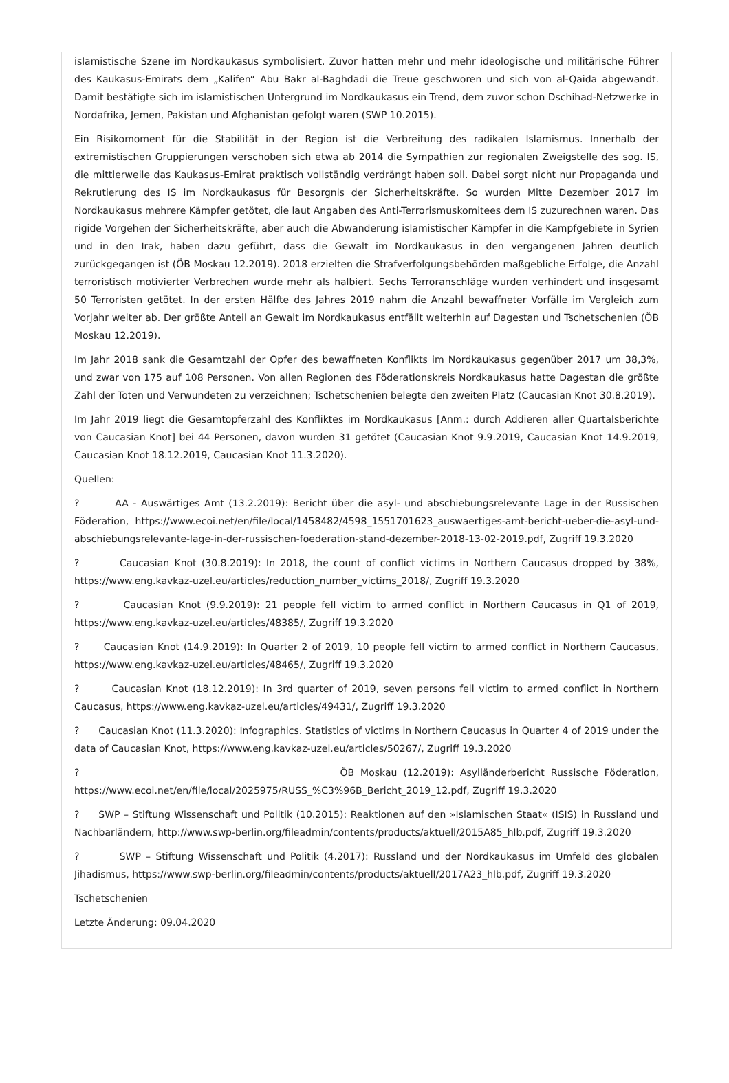islamistische Szene im Nordkaukasus symbolisiert. Zuvor hatten mehr und mehr ideologische und militärische Führer des Kaukasus-Emirats dem „Kalifen“ Abu Bakr al-Baghdadi die Treue geschworen und sich von al-Qaida abgewandt. Damit bestätigte sich im islamistischen Untergrund im Nordkaukasus ein Trend, dem zuvor schon Dschihad-Netzwerke in Nordafrika, Jemen, Pakistan und Afghanistan gefolgt waren (SWP 10.2015).
Ein Risikomoment für die Stabilität in der Region ist die Verbreitung des radikalen Islamismus. Innerhalb der extremistischen Gruppierungen verschoben sich etwa ab 2014 die Sympathien zur regionalen Zweigstelle des sog. IS, die mittlerweile das Kaukasus-Emirat praktisch vollständig verdrängt haben soll. Dabei sorgt nicht nur Propaganda und Rekrutierung des IS im Nordkaukasus für Besorgnis der Sicherheitskräfte. So wurden Mitte Dezember 2017 im Nordkaukasus mehrere Kämpfer getötet, die laut Angaben des Anti-Terrorismuskomitees dem IS zuzurechnen waren. Das rigide Vorgehen der Sicherheitskräfte, aber auch die Abwanderung islamistischer Kämpfer in die Kampfgebiete in Syrien und in den Irak, haben dazu geführt, dass die Gewalt im Nordkaukasus in den vergangenen Jahren deutlich zurückgegangen ist (ÖB Moskau 12.2019). 2018 erzielten die Strafverfolgungsbehörden maßgebliche Erfolge, die Anzahl terroristisch motivierter Verbrechen wurde mehr als halbiert. Sechs Terroranschläge wurden verhindert und insgesamt 50 Terroristen getötet. In der ersten Hälfte des Jahres 2019 nahm die Anzahl bewaffneter Vorfälle im Vergleich zum Vorjahr weiter ab. Der größte Anteil an Gewalt im Nordkaukasus entfällt weiterhin auf Dagestan und Tschetschenien (ÖB Moskau 12.2019).
Im Jahr 2018 sank die Gesamtzahl der Opfer des bewaffneten Konflikts im Nordkaukasus gegenüber 2017 um 38,3%, und zwar von 175 auf 108 Personen. Von allen Regionen des Föderationskreis Nordkaukasus hatte Dagestan die größte Zahl der Toten und Verwundeten zu verzeichnen; Tschetschenien belegte den zweiten Platz (Caucasian Knot 30.8.2019).
Im Jahr 2019 liegt die Gesamtopferzahl des Konfliktes im Nordkaukasus [Anm.: durch Addieren aller Quartalsberichte von Caucasian Knot] bei 44 Personen, davon wurden 31 getötet (Caucasian Knot 9.9.2019, Caucasian Knot 14.9.2019, Caucasian Knot 18.12.2019, Caucasian Knot 11.3.2020).
Quellen:
? AA - Auswärtiges Amt (13.2.2019): Bericht über die asyl- und abschiebungsrelevante Lage in der Russischen Föderation, https://www.ecoi.net/en/file/local/1458482/4598_1551701623_auswaertiges-amt-bericht-ueber-die-asyl-und-abschiebungsrelevante-lage-in-der-russischen-foederation-stand-dezember-2018-13-02-2019.pdf, Zugriff 19.3.2020
? Caucasian Knot (30.8.2019): In 2018, the count of conflict victims in Northern Caucasus dropped by 38%, https://www.eng.kavkaz-uzel.eu/articles/reduction_number_victims_2018/, Zugriff 19.3.2020
? Caucasian Knot (9.9.2019): 21 people fell victim to armed conflict in Northern Caucasus in Q1 of 2019, https://www.eng.kavkaz-uzel.eu/articles/48385/, Zugriff 19.3.2020
? Caucasian Knot (14.9.2019): In Quarter 2 of 2019, 10 people fell victim to armed conflict in Northern Caucasus, https://www.eng.kavkaz-uzel.eu/articles/48465/, Zugriff 19.3.2020
? Caucasian Knot (18.12.2019): In 3rd quarter of 2019, seven persons fell victim to armed conflict in Northern Caucasus, https://www.eng.kavkaz-uzel.eu/articles/49431/, Zugriff 19.3.2020
? Caucasian Knot (11.3.2020): Infographics. Statistics of victims in Northern Caucasus in Quarter 4 of 2019 under the data of Caucasian Knot, https://www.eng.kavkaz-uzel.eu/articles/50267/, Zugriff 19.3.2020
? ÖB Moskau (12.2019): Asylländerbericht Russische Föderation, https://www.ecoi.net/en/file/local/2025975/RUSS_%C3%96B_Bericht_2019_12.pdf, Zugriff 19.3.2020
? SWP – Stiftung Wissenschaft und Politik (10.2015): Reaktionen auf den »Islamischen Staat« (ISIS) in Russland und Nachbarländern, http://www.swp-berlin.org/fileadmin/contents/products/aktuell/2015A85_hlb.pdf, Zugriff 19.3.2020
? SWP – Stiftung Wissenschaft und Politik (4.2017): Russland und der Nordkaukasus im Umfeld des globalen Jihadismus, https://www.swp-berlin.org/fileadmin/contents/products/aktuell/2017A23_hlb.pdf, Zugriff 19.3.2020
Tschetschenien
Letzte Änderung: 09.04.2020